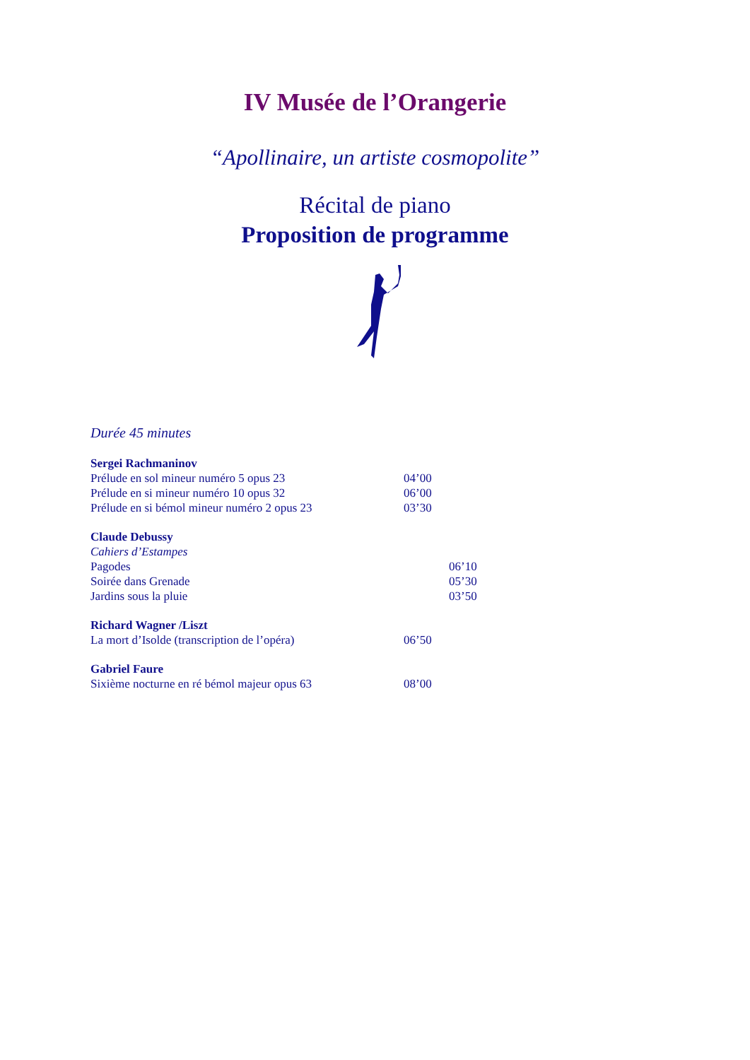IV Musée de l’Orangerie
“Apollinaire, un artiste cosmopolite”
Récital de piano
Proposition de programme
Durée 45 minutes
Sergei Rachmaninov
Prélude en sol mineur numéro 5 opus 23 04’00
Prélude en si mineur numéro 10 opus 32 06’00
Prélude en si bémol mineur numéro 2 opus 23 03’30
Claude Debussy
Cahiers d’Estampes
Pagodes 06’10
Soirée dans Grenade 05’30
Jardins sous la pluie 03’50
Richard Wagner /Liszt
La mort d’Isolde (transcription de l’opéra) 06’50
Gabriel Faure
Sixième nocturne en ré bémol majeur opus 63 08’00